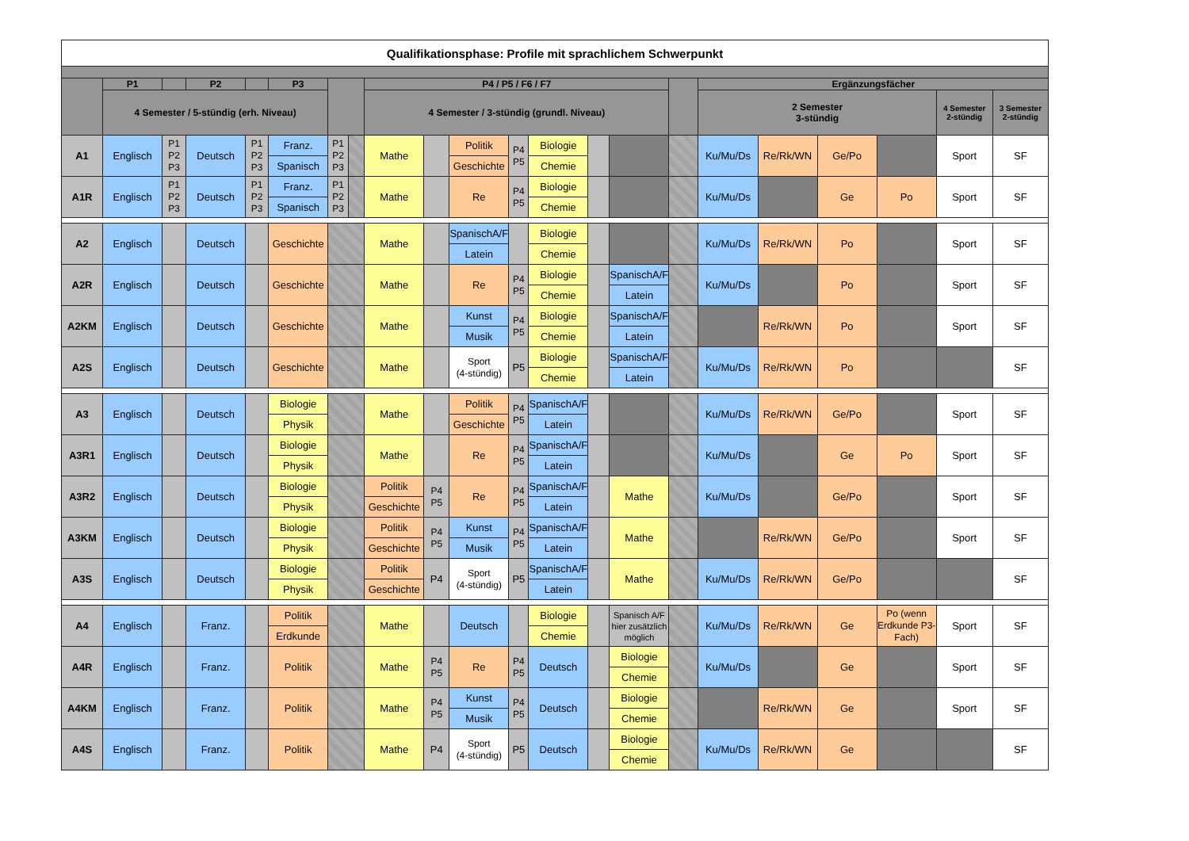| Qualifikationsphase: Profile mit sprachlichem Schwerpunkt | | | | | | | | | | | | | | | | | | | | | |
| | P1 | | P2 | | P3 | | | P4 / P5 / F6 / F7 | | | | | | | | Ergänzungsfächer | | | | | |
| | 4 Semester / 5-stündig (erh. Niveau) | | | | | | | 4 Semester / 3-stündig (grundl. Niveau) | | | | | | | | 2 Semester 3-stündig | | | | 4 Semester 2-stündig | 3 Semester 2-stündig |
| A1 | Englisch | P1 P2 P3 | Deutsch | P1 P2 P3 | Franz. | P1 P2 P3 | | Mathe | | Politik | P4 P5 | Biologie | | | | Ku/Mu/Ds | Re/Rk/WN | Ge/Po | | Sport | SF |
| | | | | | Spanisch | | | | | Geschichte | | Chemie | | | | | | | | | |
| A1R | Englisch | P1 P2 P3 | Deutsch | P1 P2 P3 | Franz. | P1 P2 P3 | | Mathe | | Re | P4 P5 | Biologie | | | | Ku/Mu/Ds | | Ge | Po | Sport | SF |
| | | | | | Spanisch | | | | | | | Chemie | | | | | | | | | |
| A2 | Englisch | | Deutsch | | Geschichte | | | Mathe | | SpanischA/F | | Biologie | | | | Ku/Mu/Ds | Re/Rk/WN | Po | | Sport | SF |
| | | | | | | | | | | Latein | | Chemie | | | | | | | | | |
| A2R | Englisch | | Deutsch | | Geschichte | | | Mathe | | Re | P4 P5 | Biologie | | SpanischA/F | | Ku/Mu/Ds | | Po | | Sport | SF |
| | | | | | | | | | | | | Chemie | | Latein | | | | | | | |
| A2KM | Englisch | | Deutsch | | Geschichte | | | Mathe | | Kunst | P4 P5 | Biologie | | SpanischA/F | | | Re/Rk/WN | Po | | Sport | SF |
| | | | | | | | | | | Musik | | Chemie | | Latein | | | | | | | |
| A2S | Englisch | | Deutsch | | Geschichte | | | Mathe | | Sport (4-stündig) | P5 | Biologie | | SpanischA/F | | Ku/Mu/Ds | Re/Rk/WN | Po | | | SF |
| | | | | | | | | | | | | Chemie | | Latein | | | | | | | |
| A3 | Englisch | | Deutsch | | Biologie | | | Mathe | | Politik | P4 P5 | SpanischA/F | | | | Ku/Mu/Ds | Re/Rk/WN | Ge/Po | | Sport | SF |
| | | | | | Physik | | | | | Geschichte | | Latein | | | | | | | | | |
| A3R1 | Englisch | | Deutsch | | Biologie | | | Mathe | | Re | P4 P5 | SpanischA/F | | | | Ku/Mu/Ds | | Ge | Po | Sport | SF |
| | | | | | Physik | | | | | | | Latein | | | | | | | | | |
| A3R2 | Englisch | | Deutsch | | Biologie | | | Politik | P4 P5 | Re | P4 P5 | SpanischA/F | | Mathe | | Ku/Mu/Ds | | Ge/Po | | Sport | SF |
| | | | | | Physik | | | Geschichte | | | | Latein | | | | | | | | | |
| A3KM | Englisch | | Deutsch | | Biologie | | | Politik | P4 P5 | Kunst | P4 P5 | SpanischA/F | | Mathe | | | Re/Rk/WN | Ge/Po | | Sport | SF |
| | | | | | Physik | | | Geschichte | | Musik | | Latein | | | | | | | | | |
| A3S | Englisch | | Deutsch | | Biologie | | | Politik | P4 | Sport (4-stündig) | P5 | SpanischA/F | | Mathe | | Ku/Mu/Ds | Re/Rk/WN | Ge/Po | | | SF |
| | | | | | Physik | | | Geschichte | | | | Latein | | | | | | | | | |
| A4 | Englisch | | Franz. | | Politik | | | Mathe | | Deutsch | | Biologie | | Spanisch A/F hier zusätzlich möglich | | Ku/Mu/Ds | Re/Rk/WN | Ge | Po (wenn Erdkunde P3-Fach) | Sport | SF |
| | | | | | Erdkunde | | | | | | | Chemie | | | | | | | | | |
| A4R | Englisch | | Franz. | | Politik | | | Mathe | P4 P5 | Re | P4 P5 | Deutsch | | Biologie | | Ku/Mu/Ds | | Ge | | Sport | SF |
| | | | | | | | | | | | | | | Chemie | | | | | | | |
| A4KM | Englisch | | Franz. | | Politik | | | Mathe | P4 P5 | Kunst | P4 P5 | Deutsch | | Biologie | | | Re/Rk/WN | Ge | | Sport | SF |
| | | | | | | | | | | Musik | | | | Chemie | | | | | | | |
| A4S | Englisch | | Franz. | | Politik | | | Mathe | P4 | Sport (4-stündig) | P5 | Deutsch | | Biologie | | Ku/Mu/Ds | Re/Rk/WN | Ge | | | SF |
| | | | | | | | | | | | | | | Chemie | | | | | | | |